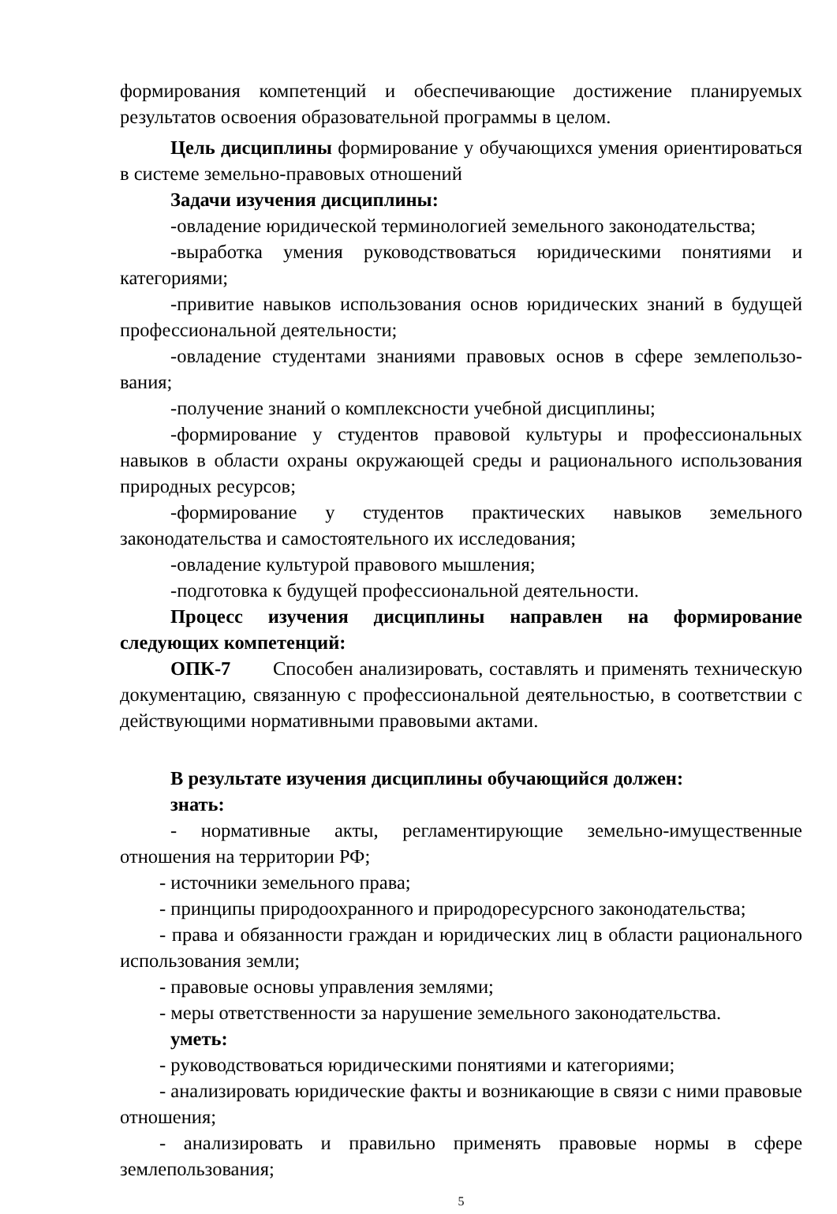формирования компетенций и обеспечивающие достижение планируемых результатов освоения образовательной программы в целом.
Цель дисциплины формирование у обучающихся умения ориентироваться в системе земельно-правовых отношений
Задачи изучения дисциплины:
-овладение юридической терминологией земельного законодательства;
-выработка умения руководствоваться юридическими понятиями и категориями;
-привитие навыков использования основ юридических знаний в будущей профессиональной деятельности;
-овладение студентами знаниями правовых основ в сфере землепользо-вания;
-получение знаний о комплексности учебной дисциплины;
-формирование у студентов правовой культуры и профессиональных навыков в области охраны окружающей среды и рационального использования природных ресурсов;
-формирование у студентов практических навыков земельного законодательства и самостоятельного их исследования;
-овладение культурой правового мышления;
-подготовка к будущей профессиональной деятельности.
Процесс изучения дисциплины направлен на формирование следующих компетенций:
ОПК-7 Способен анализировать, составлять и применять техническую документацию, связанную с профессиональной деятельностью, в соответствии с действующими нормативными правовыми актами.
В результате изучения дисциплины обучающийся должен:
знать:
- нормативные акты, регламентирующие земельно-имущественные отношения на территории РФ;
- источники земельного права;
- принципы природоохранного и природоресурсного законодательства;
- права и обязанности граждан и юридических лиц в области рационального использования земли;
- правовые основы управления землями;
- меры ответственности за нарушение земельного законодательства.
уметь:
- руководствоваться юридическими понятиями и категориями;
- анализировать юридические факты и возникающие в связи с ними правовые отношения;
- анализировать и правильно применять правовые нормы в сфере землепользования;
5